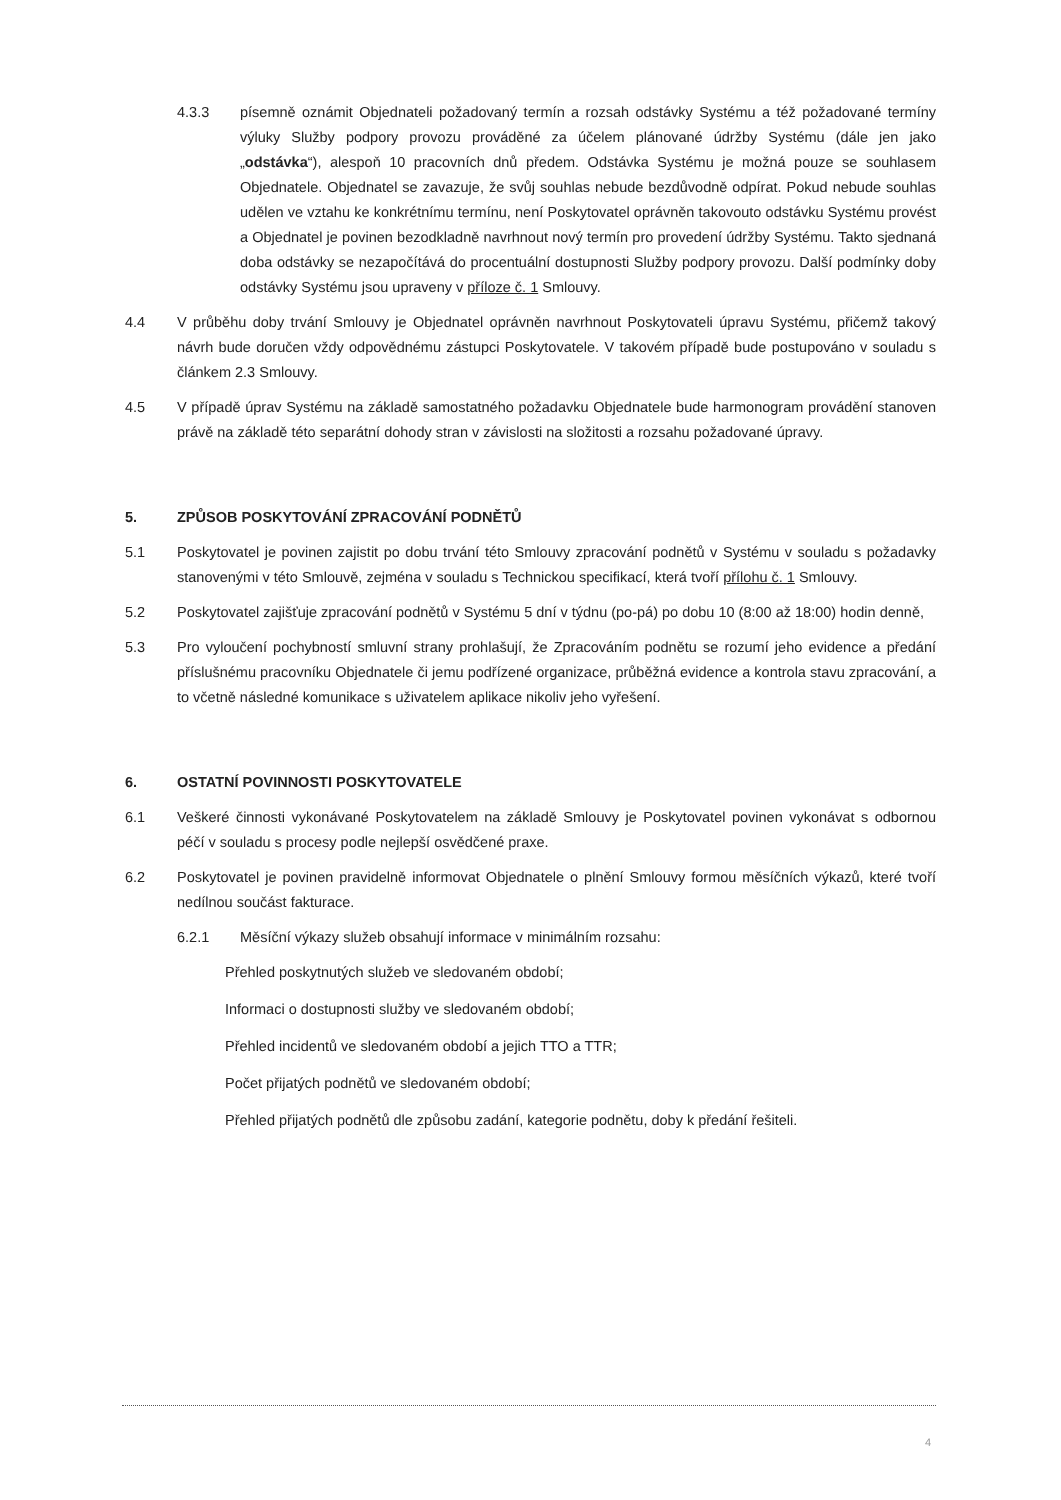4.3.3 písemně oznámit Objednateli požadovaný termín a rozsah odstávky Systému a též požadované termíny výluky Služby podpory provozu prováděné za účelem plánované údržby Systému (dále jen jako „odstávka“), alespoň 10 pracovních dnů předem. Odstávka Systému je možná pouze se souhlasem Objednatele. Objednatel se zavazuje, že svůj souhlas nebude bezdůvodně odpírat. Pokud nebude souhlas udělen ve vztahu ke konkrétnímu termínu, není Poskytovatel oprávněn takovouto odstávku Systému provést a Objednatel je povinen bezodkladně navrhnout nový termín pro provedení údržby Systému. Takto sjednaná doba odstávky se nezapočítává do procentuální dostupnosti Služby podpory provozu. Další podmínky doby odstávky Systému jsou upraveny v příloze č. 1 Smlouvy.
4.4 V průběhu doby trvání Smlouvy je Objednatel oprávněn navrhnout Poskytovateli úpravu Systému, přičemž takový návrh bude doručen vždy odpovědnému zástupci Poskytovatele. V takovém případě bude postupováno v souladu s článkem 2.3 Smlouvy.
4.5 V případě úprav Systému na základě samostatného požadavku Objednatele bude harmonogram provádění stanoven právě na základě této separátní dohody stran v závislosti na složitosti a rozsahu požadované úpravy.
5. ZPŮSOB POSKYTOVÁNÍ ZPRACOVÁNÍ PODNĚTŮ
5.1 Poskytovatel je povinen zajistit po dobu trvání této Smlouvy zpracování podnětů v Systému v souladu s požadavky stanovenými v této Smlouvě, zejména v souladu s Technickou specifikací, která tvoří přílohu č. 1 Smlouvy.
5.2 Poskytovatel zajišťuje zpracování podnětů v Systému 5 dní v týdnu (po-pá) po dobu 10 (8:00 až 18:00) hodin denně,
5.3 Pro vyloučení pochybností smluvní strany prohlašují, že Zpracováním podnětu se rozumí jeho evidence a předání příslušnému pracovníku Objednatele či jemu podřízené organizace, průběžná evidence a kontrola stavu zpracování, a to včetně následné komunikace s uživatelem aplikace nikoliv jeho vyřešení.
6. OSTATNÍ POVINNOSTI POSKYTOVATELE
6.1 Veškeré činnosti vykonávané Poskytovatelem na základě Smlouvy je Poskytovatel povinen vykonávat s odbornou péčí v souladu s procesy podle nejlepší osvědčené praxe.
6.2 Poskytovatel je povinen pravidelně informovat Objednatele o plnění Smlouvy formou měsíčních výkazů, které tvoří nedílnou součást fakturace.
6.2.1 Měsíční výkazy služeb obsahují informace v minimálním rozsahu:
Přehled poskytnutých služeb ve sledovaném období;
Informaci o dostupnosti služby ve sledovaném období;
Přehled incidentů ve sledovaném období a jejich TTO a TTR;
Počet přijatých podnětů ve sledovaném období;
Přehled přijatých podnětů dle způsobu zadání, kategorie podnětu, doby k předání řešiteli.
4